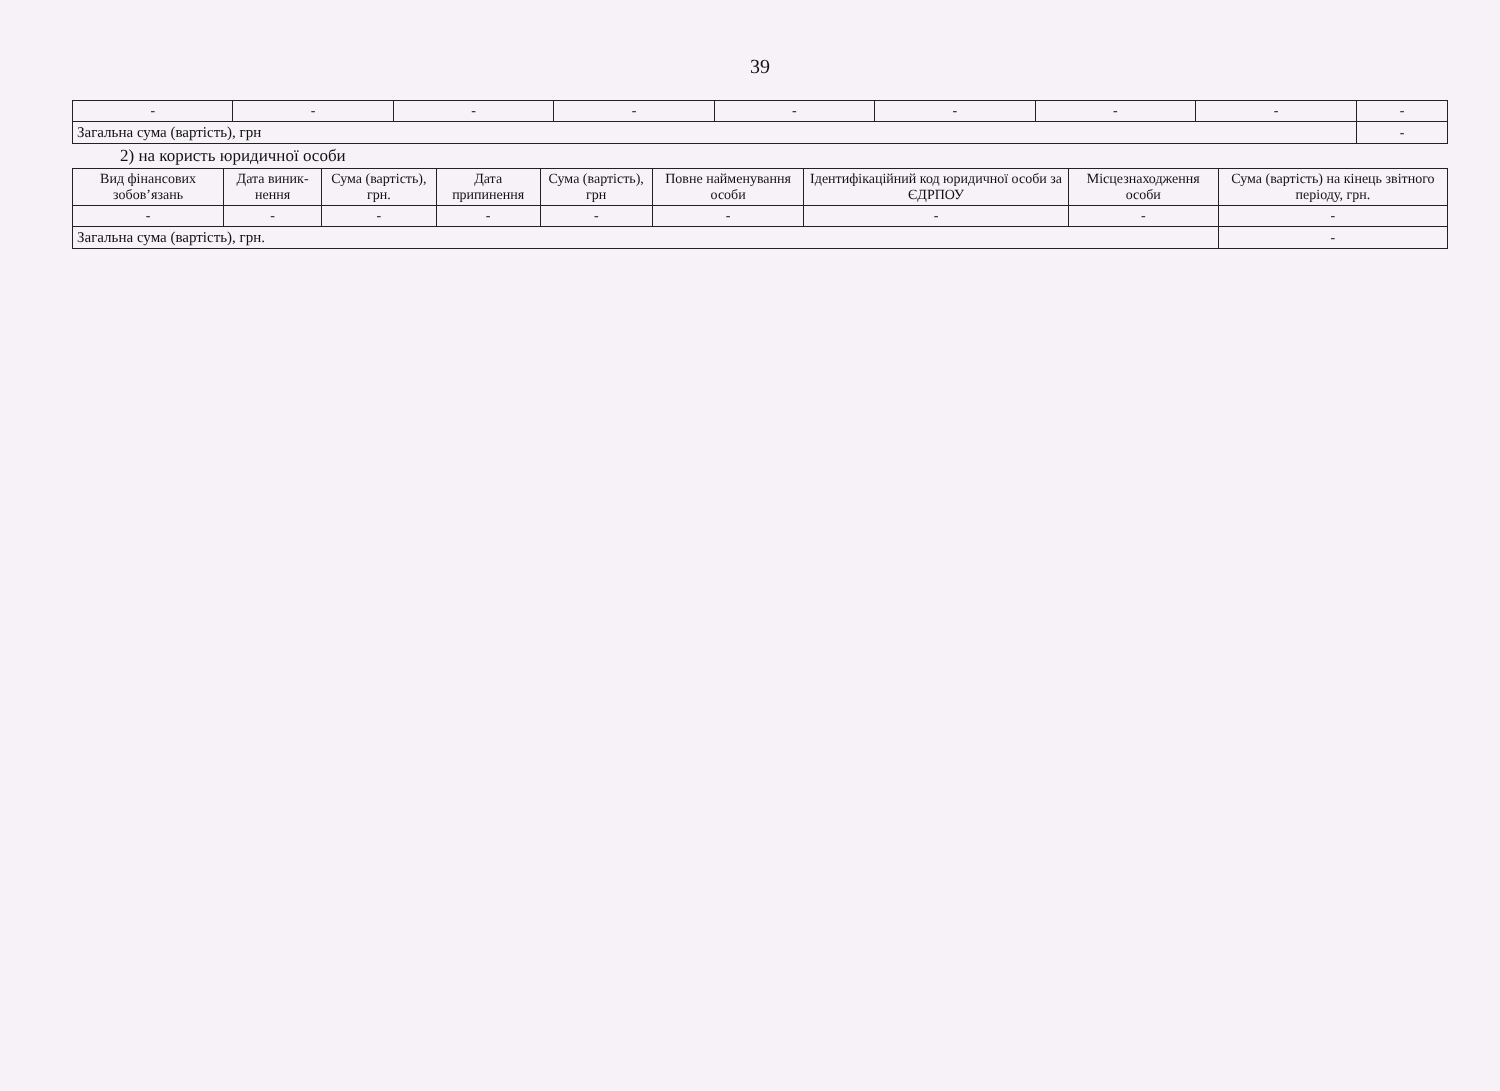39
| - | - | - | - | - | - | - | - | - |
| Загальна сума (вартість), грн | | | | | | | | - |
2) на користь юридичної особи
| Вид фінансових зобов’язань | Дата виник-нення | Сума (вартість), грн. | Дата припинення | Сума (вартість), грн | Повне найменування особи | Ідентифікаційний код юридичної особи за ЄДРПОУ | Місцезнаходження особи | Сума (вартість) на кінець звітного періоду, грн. |
| --- | --- | --- | --- | --- | --- | --- | --- | --- |
| - | - | - | - | - | - | - | - | - |
| Загальна сума (вартість), грн. | | | | | | | | - |